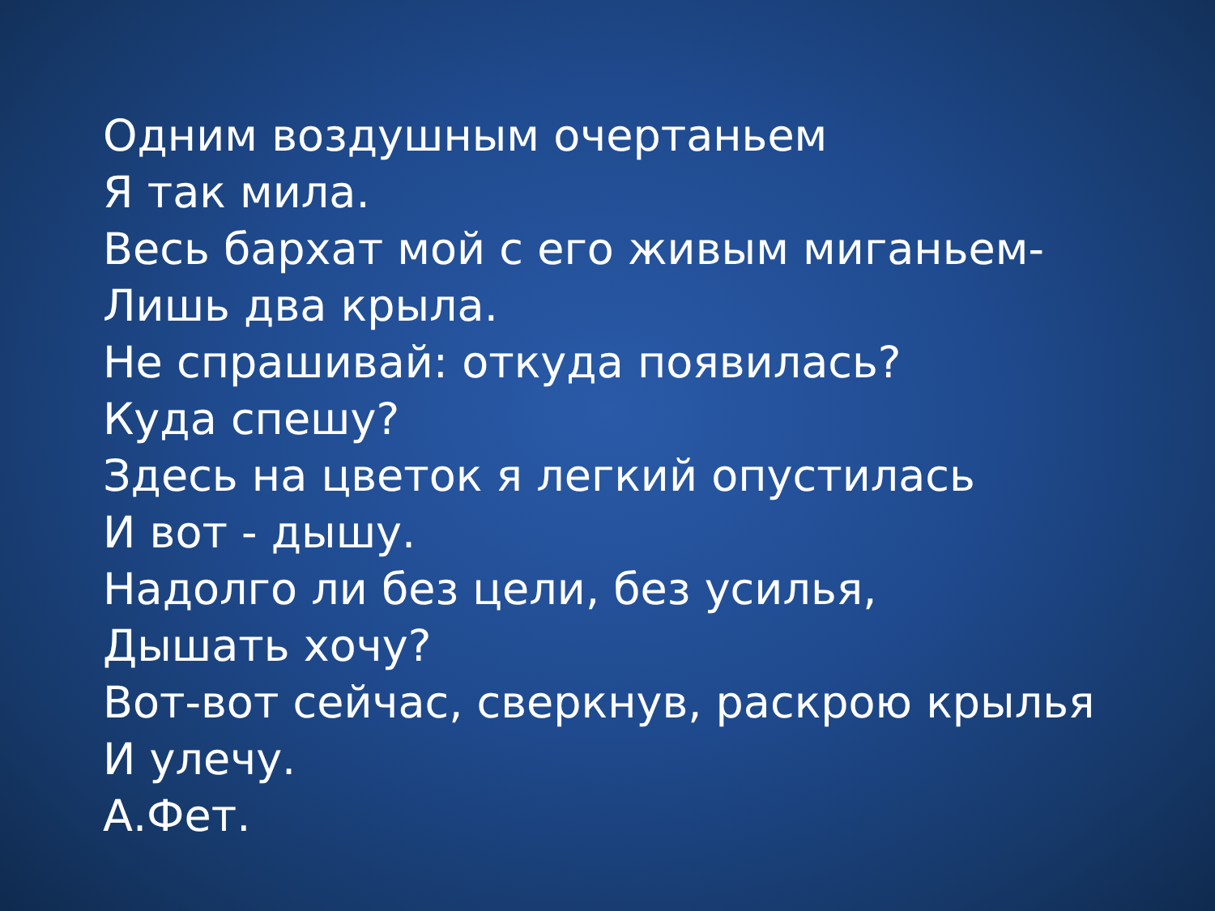Одним воздушным очертаньем
Я так мила.
Весь бархат мой с его живым миганьем-
Лишь два крыла.
Не спрашивай: откуда появилась?
Куда спешу?
Здесь на цветок я легкий опустилась
И вот - дышу.
Надолго ли без цели, без усилья,
Дышать хочу?
Вот-вот сейчас, сверкнув, раскрою крылья
И улечу.
А.Фет.